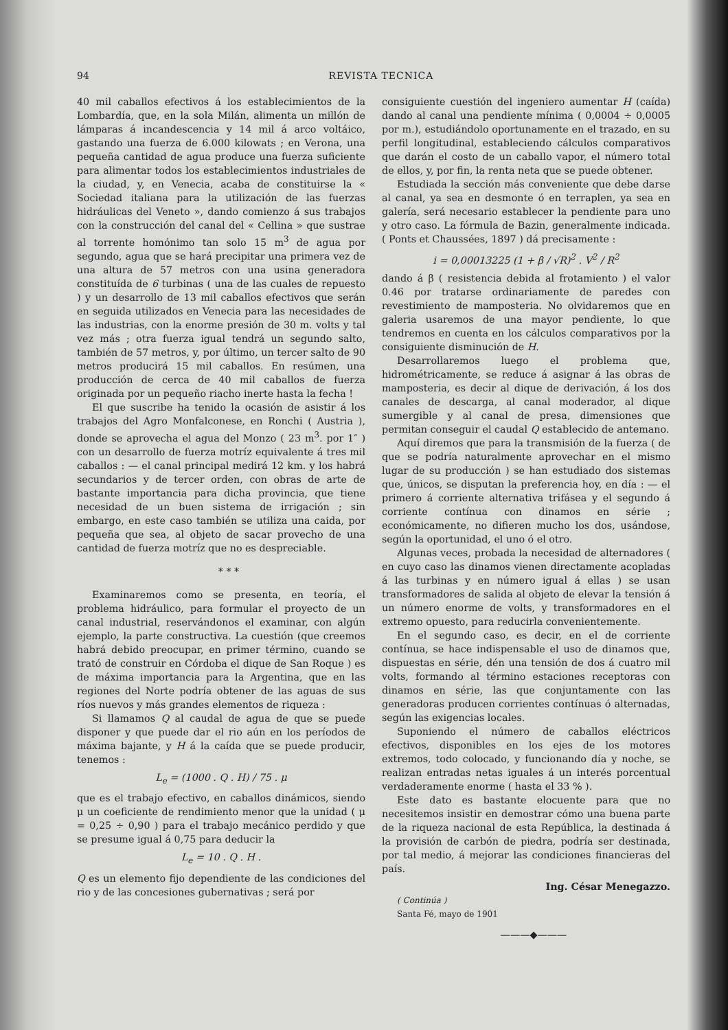94 REVISTA TECNICA
40 mil caballos efectivos á los establecimientos de la Lombardía, que, en la sola Milán, alimenta un millón de lámparas á incandescencia y 14 mil á arco voltáico, gastando una fuerza de 6.000 kilowats ; en Verona, una pequeña cantidad de agua produce una fuerza suficiente para alimentar todos los establecimientos industriales de la ciudad, y, en Venecia, acaba de constituirse la « Sociedad italiana para la utilización de las fuerzas hidráulicas del Veneto », dando comienzo á sus trabajos con la construcción del canal del « Cellina » que sustrae al torrente homónimo tan solo 15 m<sup>3</sup> de agua por segundo, agua que se hará precipitar una primera vez de una altura de 57 metros con una usina generadora constituída de 6 turbinas ( una de las cuales de repuesto ) y un desarrollo de 13 mil caballos efectivos que serán en seguida utilizados en Venecia para las necesidades de las industrias, con la enorme presión de 30 m. volts y tal vez más ; otra fuerza igual tendrá un segundo salto, también de 57 metros, y, por último, un tercer salto de 90 metros producirá 15 mil caballos. En resúmen, una producción de cerca de 40 mil caballos de fuerza originada por un pequeño riacho inerte hasta la fecha !
El que suscribe ha tenido la ocasión de asistir á los trabajos del Agro Monfalconese, en Ronchi ( Austria ), donde se aprovecha el agua del Monzo ( 23 m<sup>3</sup>. por 1″ ) con un desarrollo de fuerza motríz equivalente á tres mil caballos : — el canal principal medirá 12 km. y los habrá secundarios y de tercer orden, con obras de arte de bastante importancia para dicha provincia, que tiene necesidad de un buen sistema de irrigación ; sin embargo, en este caso también se utiliza una caida, por pequeña que sea, al objeto de sacar provecho de una cantidad de fuerza motríz que no es despreciable.
* * *
Examinaremos como se presenta, en teoría, el problema hidráulico, para formular el proyecto de un canal industrial, reservándonos el examinar, con algún ejemplo, la parte constructiva. La cuestión (que creemos habrá debido preocupar, en primer término, cuando se trató de construir en Córdoba el dique de San Roque ) es de máxima importancia para la Argentina, que en las regiones del Norte podría obtener de las aguas de sus ríos nuevos y más grandes elementos de riqueza :
Si llamamos Q al caudal de agua de que se puede disponer y que puede dar el rio aún en los períodos de máxima bajante, y H á la caída que se puede producir, tenemos :
L<sub>e</sub> = (1000 . Q . H) / 75 . μ
que es el trabajo efectivo, en caballos dinámicos, siendo μ un coeficiente de rendimiento menor que la unidad ( μ = 0,25 ÷ 0,90 ) para el trabajo mecánico perdido y que se presume igual á 0,75 para deducir la
L<sub>e</sub> = 10 . Q . H .
Q es un elemento fijo dependiente de las condiciones del rio y de las concesiones gubernativas ; será por
consiguiente cuestión del ingeniero aumentar H (caída) dando al canal una pendiente mínima ( 0,0004 ÷ 0,0005 por m.), estudiándolo oportunamente en el trazado, en su perfil longitudinal, estableciendo cálculos comparativos que darán el costo de un caballo vapor, el número total de ellos, y, por fin, la renta neta que se puede obtener.
Estudiada la sección más conveniente que debe darse al canal, ya sea en desmonte ó en terraplen, ya sea en galería, será necesario establecer la pendiente para uno y otro caso. La fórmula de Bazin, generalmente indicada. ( Ponts et Chaussées, 1897 ) dá precisamente :
i = 0,00013225 (1 + β / √R)<sup>2</sup> . V<sup>2</sup> / R<sup>2</sup>
dando á β ( resistencia debida al frotamiento ) el valor 0.46 por tratarse ordinariamente de paredes con revestimiento de mamposteria. No olvidaremos que en galeria usaremos de una mayor pendiente, lo que tendremos en cuenta en los cálculos comparativos por la consiguiente disminución de H.
Desarrollaremos luego el problema que, hidrométricamente, se reduce á asignar á las obras de mamposteria, es decir al dique de derivación, á los dos canales de descarga, al canal moderador, al dique sumergible y al canal de presa, dimensiones que permitan conseguir el caudal Q establecido de antemano.
Aquí diremos que para la transmisión de la fuerza ( de que se podría naturalmente aprovechar en el mismo lugar de su producción ) se han estudiado dos sistemas que, únicos, se disputan la preferencia hoy, en día : — el primero á corriente alternativa trifásea y el segundo á corriente contínua con dinamos en série ; económicamente, no difieren mucho los dos, usándose, según la oportunidad, el uno ó el otro.
Algunas veces, probada la necesidad de alternadores ( en cuyo caso las dinamos vienen directamente acopladas á las turbinas y en número igual á ellas ) se usan transformadores de salida al objeto de elevar la tensión á un número enorme de volts, y transformadores en el extremo opuesto, para reducirla convenientemente.
En el segundo caso, es decir, en el de corriente contínua, se hace indispensable el uso de dinamos que, dispuestas en série, dén una tensión de dos á cuatro mil volts, formando al término estaciones receptoras con dinamos en série, las que conjuntamente con las generadoras producen corrientes contínuas ó alternadas, según las exigencias locales.
Suponiendo el número de caballos eléctricos efectivos, disponibles en los ejes de los motores extremos, todo colocado, y funcionando día y noche, se realizan entradas netas iguales á un interés porcentual verdaderamente enorme ( hasta el 33 % ).
Este dato es bastante elocuente para que no necesitemos insistir en demostrar cómo una buena parte de la riqueza nacional de esta República, la destinada á la provisión de carbón de piedra, podría ser destinada, por tal medio, á mejorar las condiciones financieras del país.
Ing. César Menegazzo.
( Continúa )
Santa Fé, mayo de 1901
———◆———